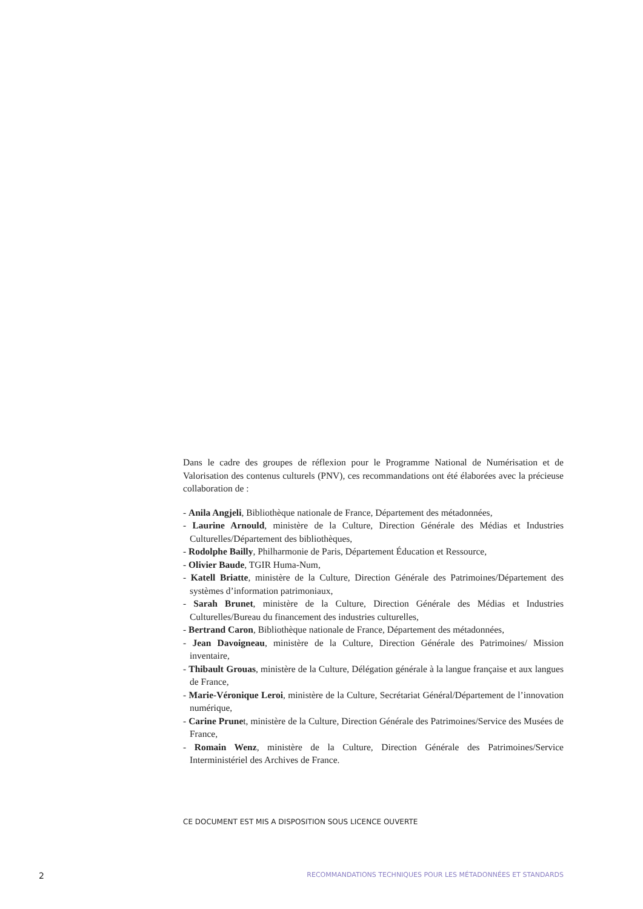Dans le cadre des groupes de réflexion pour le Programme National de Numérisation et de Valorisation des contenus culturels (PNV), ces recommandations ont été élaborées avec la précieuse collaboration de :
- Anila Angjeli, Bibliothèque nationale de France, Département des métadonnées,
- Laurine Arnould, ministère de la Culture, Direction Générale des Médias et Industries Culturelles/Département des bibliothèques,
- Rodolphe Bailly, Philharmonie de Paris, Département Éducation et Ressource,
- Olivier Baude, TGIR Huma-Num,
- Katell Briatte, ministère de la Culture, Direction Générale des Patrimoines/Département des systèmes d’information patrimoniaux,
- Sarah Brunet, ministère de la Culture, Direction Générale des Médias et Industries Culturelles/Bureau du financement des industries culturelles,
- Bertrand Caron, Bibliothèque nationale de France, Département des métadonnées,
- Jean Davoigneau, ministère de la Culture, Direction Générale des Patrimoines/ Mission inventaire,
- Thibault Grouas, ministère de la Culture, Délégation générale à la langue française et aux langues de France,
- Marie-Véronique Leroi, ministère de la Culture, Secrétariat Général/Département de l’innovation numérique,
- Carine Prunet, ministère de la Culture, Direction Générale des Patrimoines/Service des Musées de France,
- Romain Wenz, ministère de la Culture, Direction Générale des Patrimoines/Service Interministériel des Archives de France.
CE DOCUMENT EST MIS A DISPOSITION SOUS LICENCE OUVERTE
2 RECOMMANDATIONS TECHNIQUES POUR LES MÉTADONNÉES ET STANDARDS